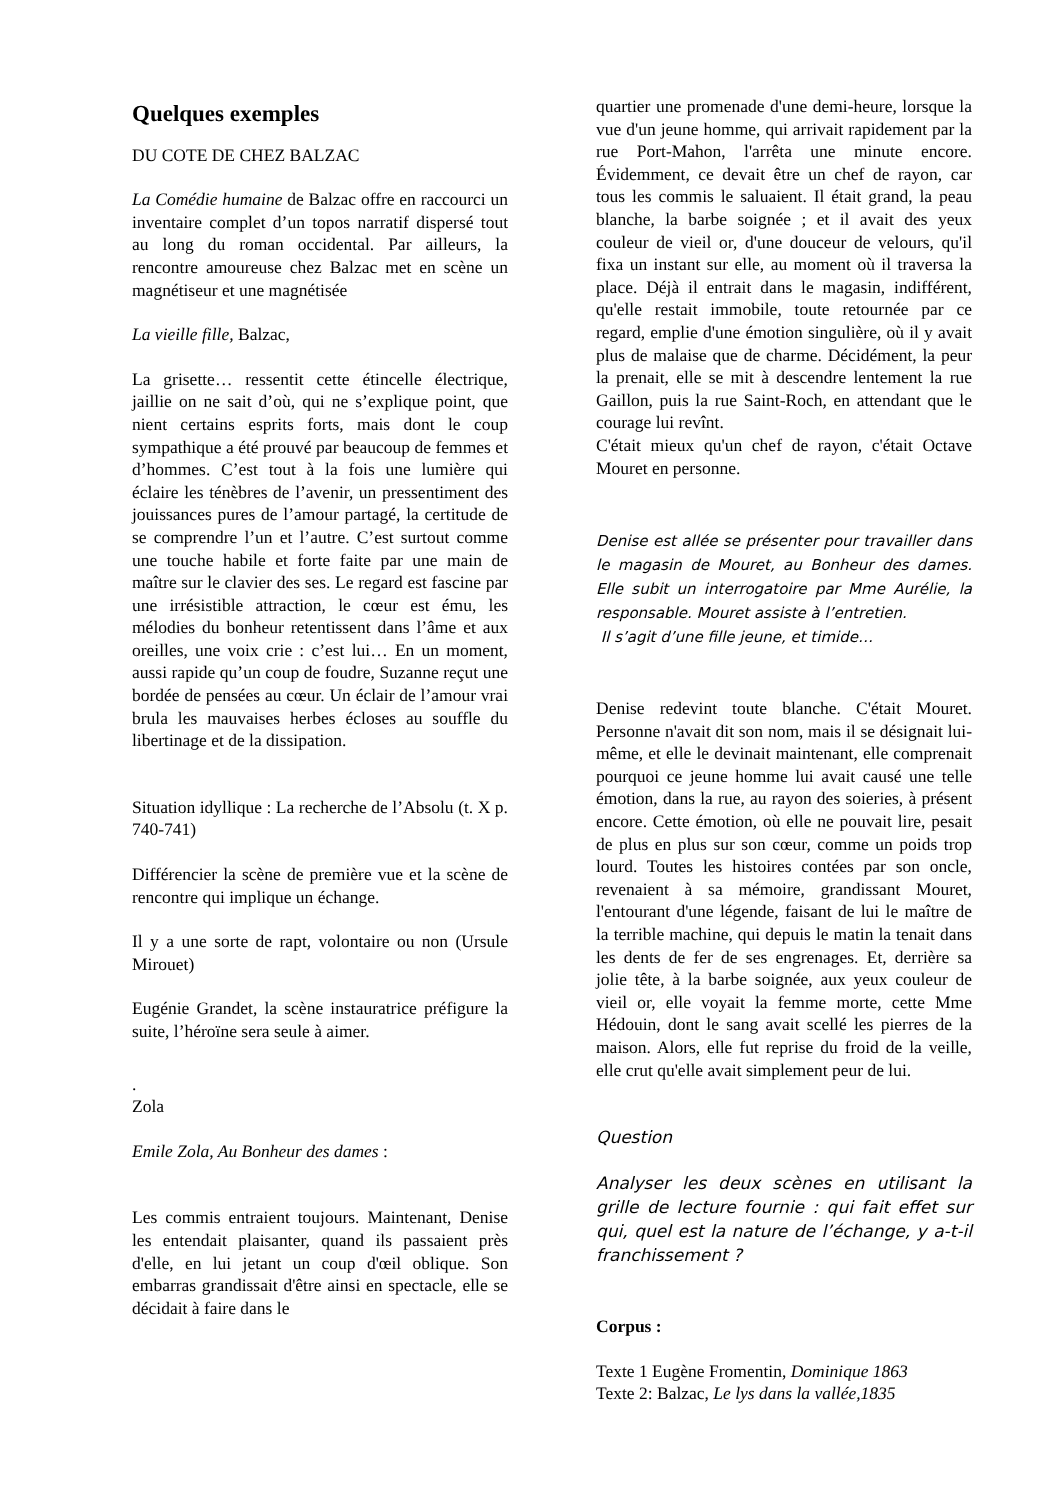Quelques exemples
DU COTE DE CHEZ BALZAC
La Comédie humaine de Balzac offre en raccourci un inventaire complet d’un topos narratif dispersé tout au long du roman occidental. Par ailleurs, la rencontre amoureuse chez Balzac met en scène un magnétiseur et une magnétisée
La vieille fille, Balzac,
La grisette… ressentit cette étincelle électrique, jaillie on ne sait d’où, qui ne s’explique point, que nient certains esprits forts, mais dont le coup sympathique a été prouvé par beaucoup de femmes et d’hommes. C’est tout à la fois une lumière qui éclaire les ténèbres de l’avenir, un pressentiment des jouissances pures de l’amour partagé, la certitude de se comprendre l’un et l’autre. C’est surtout comme une touche habile et forte faite par une main de maître sur le clavier des ses. Le regard est fascine par une irrésistible attraction, le cœur est ému, les mélodies du bonheur retentissent dans l’âme et aux oreilles, une voix crie : c’est lui… En un moment, aussi rapide qu’un coup de foudre, Suzanne reçut une bordée de pensées au cœur. Un éclair de l’amour vrai brula les mauvaises herbes écloses au souffle du libertinage et de la dissipation.
Situation idyllique : La recherche de l’Absolu (t. X p. 740-741)
Différencier la scène de première vue et la scène de rencontre qui implique un échange.
Il y a une sorte de rapt, volontaire ou non (Ursule Mirouet)
Eugénie Grandet, la scène instauratrice préfigure la suite, l’héroïne sera seule à aimer.
.
Zola
Emile Zola, Au Bonheur des dames :
Les commis entraient toujours. Maintenant, Denise les entendait plaisanter, quand ils passaient près d'elle, en lui jetant un coup d'œil oblique. Son embarras grandissait d'être ainsi en spectacle, elle se décidait à faire dans le
quartier une promenade d'une demi-heure, lorsque la vue d'un jeune homme, qui arrivait rapidement par la rue Port-Mahon, l'arrêta une minute encore. Évidemment, ce devait être un chef de rayon, car tous les commis le saluaient. Il était grand, la peau blanche, la barbe soignée ; et il avait des yeux couleur de vieil or, d'une douceur de velours, qu'il fixa un instant sur elle, au moment où il traversa la place. Déjà il entrait dans le magasin, indifférent, qu'elle restait immobile, toute retournée par ce regard, emplie d'une émotion singulière, où il y avait plus de malaise que de charme. Décidément, la peur la prenait, elle se mit à descendre lentement la rue Gaillon, puis la rue Saint-Roch, en attendant que le courage lui revînt.
C'était mieux qu'un chef de rayon, c'était Octave Mouret en personne.
Denise est allée se présenter pour travailler dans le magasin de Mouret, au Bonheur des dames. Elle subit un interrogatoire par Mme Aurélie, la responsable. Mouret assiste à l’entretien.
Il s’agit d’une fille jeune, et timide…
Denise redevint toute blanche. C'était Mouret. Personne n'avait dit son nom, mais il se désignait lui-même, et elle le devinait maintenant, elle comprenait pourquoi ce jeune homme lui avait causé une telle émotion, dans la rue, au rayon des soieries, à présent encore. Cette émotion, où elle ne pouvait lire, pesait de plus en plus sur son cœur, comme un poids trop lourd. Toutes les histoires contées par son oncle, revenaient à sa mémoire, grandissant Mouret, l'entourant d'une légende, faisant de lui le maître de la terrible machine, qui depuis le matin la tenait dans les dents de fer de ses engrenages. Et, derrière sa jolie tête, à la barbe soignée, aux yeux couleur de vieil or, elle voyait la femme morte, cette Mme Hédouin, dont le sang avait scellé les pierres de la maison. Alors, elle fut reprise du froid de la veille, elle crut qu'elle avait simplement peur de lui.
Question
Analyser les deux scènes en utilisant la grille de lecture fournie : qui fait effet sur qui, quel est la nature de l’échange, y a-t-il franchissement ?
Corpus :
Texte 1 Eugène Fromentin, Dominique 1863
Texte 2: Balzac, Le lys dans la vallée,1835